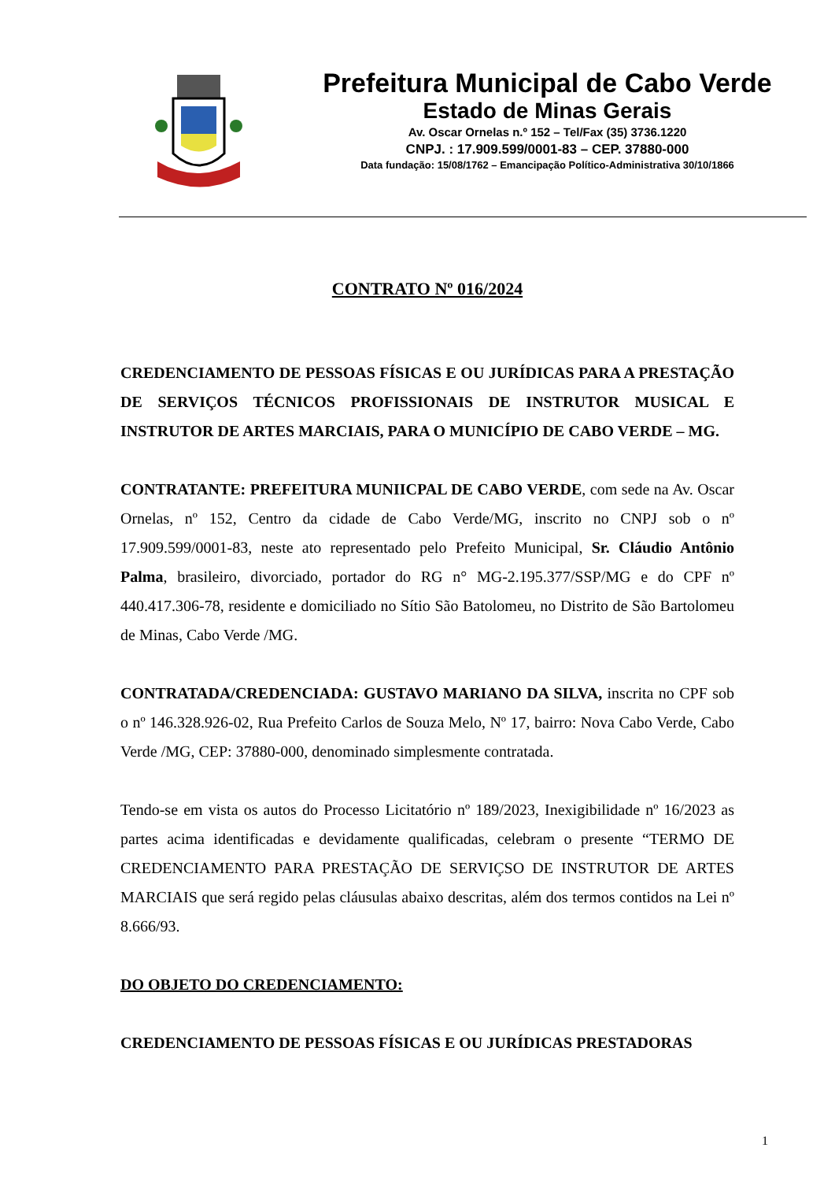Prefeitura Municipal de Cabo Verde
Estado de Minas Gerais
Av. Oscar Ornelas n.º 152 – Tel/Fax (35) 3736.1220
CNPJ. : 17.909.599/0001-83 – CEP. 37880-000
Data fundação: 15/08/1762 – Emancipação Político-Administrativa 30/10/1866
CONTRATO Nº 016/2024
CREDENCIAMENTO DE PESSOAS FÍSICAS E OU JURÍDICAS PARA A PRESTAÇÃO DE SERVIÇOS TÉCNICOS PROFISSIONAIS DE INSTRUTOR MUSICAL E INSTRUTOR DE ARTES MARCIAIS, PARA O MUNICÍPIO DE CABO VERDE – MG.
CONTRATANTE: PREFEITURA MUNIICPAL DE CABO VERDE, com sede na Av. Oscar Ornelas, nº 152, Centro da cidade de Cabo Verde/MG, inscrito no CNPJ sob o nº 17.909.599/0001-83, neste ato representado pelo Prefeito Municipal, Sr. Cláudio Antônio Palma, brasileiro, divorciado, portador do RG n° MG-2.195.377/SSP/MG e do CPF nº 440.417.306-78, residente e domiciliado no Sítio São Batolomeu, no Distrito de São Bartolomeu de Minas, Cabo Verde /MG.
CONTRATADA/CREDENCIADA: GUSTAVO MARIANO DA SILVA, inscrita no CPF sob o nº 146.328.926-02, Rua Prefeito Carlos de Souza Melo, Nº 17, bairro: Nova Cabo Verde, Cabo Verde /MG, CEP: 37880-000, denominado simplesmente contratada.
Tendo-se em vista os autos do Processo Licitatório nº 189/2023, Inexigibilidade nº 16/2023 as partes acima identificadas e devidamente qualificadas, celebram o presente “TERMO DE CREDENCIAMENTO PARA PRESTAÇÃO DE SERVIÇSO DE INSTRUTOR DE ARTES MARCIAIS que será regido pelas cláusulas abaixo descritas, além dos termos contidos na Lei nº 8.666/93.
DO OBJETO DO CREDENCIAMENTO:
CREDENCIAMENTO DE PESSOAS FÍSICAS E OU JURÍDICAS PRESTADORAS
1